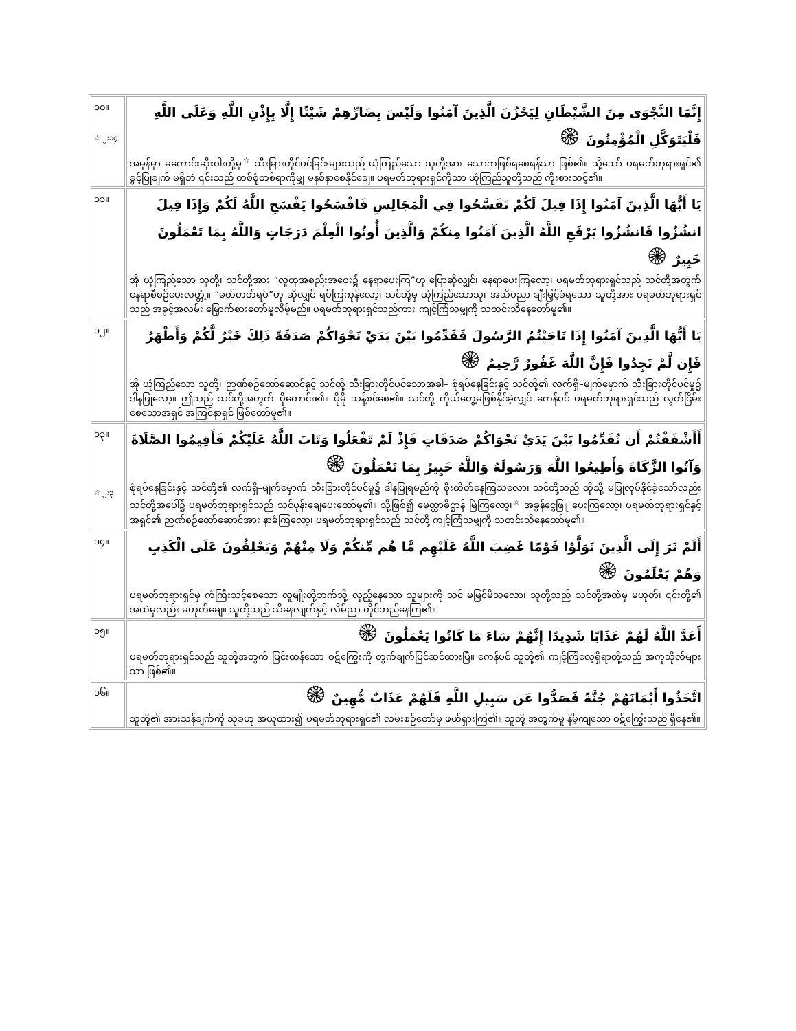| ၁၀။ ☆ ၂း၁၄ | إِنَّمَا النَّجْوَى مِنَ الشَّيْطَانِ لِيَحْزُنَ الَّذِينَ آمَنُوا وَلَيْسَ بِضَارِّهِمْ شَيْئًا إِلَّا بِإِذْنِ اللَّهِ وَعَلَى اللَّهِ فَلْيَتَوَكَّلِ الْمُؤْمِنُونَ ۞ အမှန်မှာ မကောင်းဆိုးဝါးတို့မှ<sup>☆</sup> သီးခြားတိုင်ပင်ခြင်းများသည် ယုံကြည်သော သူတို့အား သောကဖြစ်ရစေရန်သာ ဖြစ်၏။ သို့သော် ပရမတ်ဘုရားရှင်၏ ခွင့်ပြုချက် မရှိဘဲ ၎င်းသည် တစ်စုံတစ်ရာကိုမျှ မနစ်နာစေနိုင်ချေ။ ပရမတ်ဘုရားရှင်ကိုသာ ယုံကြည်သူတို့သည် ကိုးစားသင့်၏။ |
| ၁၁။ | يَا أَيُّهَا الَّذِينَ آمَنُوا إِذَا قِيلَ لَكُمْ تَفَسَّحُوا فِي الْمَجَالِسِ فَافْسَحُوا يَفْسَحِ اللَّهُ لَكُمْ وَإِذَا قِيلَ انشُزُوا فَانشُزُوا يَرْفَعِ اللَّهُ الَّذِينَ آمَنُوا مِنكُمْ وَالَّذِينَ أُوتُوا الْعِلْمَ دَرَجَاتٍ وَاللَّهُ بِمَا تَعْمَلُونَ خَبِيرٌ ۞ အို ယုံကြည်သော သူတို့၊ သင်တို့အား “လူထုအစည်းအဝေး၌ နေရာပေးကြ”ဟု ပြောဆိုလျှင်၊ နေရာပေးကြလော့၊ ပရမတ်ဘုရားရှင်သည် သင်တို့အတွက် နေရာစီစဉ်ပေးလတ္တံ့။ “မတ်တတ်ရပ်”ဟု ဆိုလျှင် ရပ်ကြကုန်လော့၊ သင်တို့မှ ယုံကြည်သောသူ၊ အသိပညာ ချီးမြှင့်ခံရသော သူတို့အား ပရမတ်ဘုရားရှင်သည် အခွင့်အလမ်း မြှောက်စားတော်မူလိမ့်မည်။ ပရမတ်ဘုရားရှင်သည်ကား ကျင့်ကြံသမျှကို သတင်းသိနေတော်မူ၏။ |
| ၁၂။ | يَا أَيُّهَا الَّذِينَ آمَنُوا إِذَا نَاجَيْتُمُ الرَّسُولَ فَقَدِّمُوا بَيْنَ يَدَيْ نَجْوَاكُمْ صَدَقَةً ذَلِكَ خَيْرٌ لَّكُمْ وَأَطْهَرُ فَإِن لَّمْ تَجِدُوا فَإِنَّ اللَّهَ غَفُورٌ رَّحِيمٌ ۞ အို ယုံကြည်သော သူတို့၊ ဉာဏ်စဉ်တော်ဆောင်နှင့် သင်တို့ သီးခြားတိုင်ပင်သောအခါ– စုံရပ်နေခြင်းနှင့် သင်တို့၏ လက်ရှိ–မျက်မှောက် သီးခြားတိုင်ပင်မှု၌ ဒါနပြုလော့။ ဤသည် သင်တို့အတွက် ပိုကောင်း၏။ ပိုမို သန့်စင်စေ၏။ သင်တို့ ကိုယ်တွေ့မဖြစ်နိုင်ခဲ့လျှင် ကေန်ပင် ပရမတ်ဘုရားရှင်သည် လွတ်ငြိမ်းစေသောအရှင် အကြင်နာရှင် ဖြစ်တော်မူ၏။ |
| ၁၃။ ☆ ၂း၃ | أَأَشْفَقْتُمْ أَن تُقَدِّمُوا بَيْنَ يَدَيْ نَجْوَاكُمْ صَدَقَاتٍ فَإِذْ لَمْ تَفْعَلُوا وَتَابَ اللَّهُ عَلَيْكُمْ فَأَقِيمُوا الصَّلَاةَ وَآتُوا الزَّكَاةَ وَأَطِيعُوا اللَّهَ وَرَسُولَهُ وَاللَّهُ خَبِيرٌ بِمَا تَعْمَلُونَ ۞ စုံရပ်နေခြင်းနှင့် သင်တို့၏ လက်ရှိ–မျက်မှောက် သီးခြားတိုင်ပင်မှု၌ ဒါနပြုရမည်ကို စိုးထိတ်နေကြသလော၊ သင်တို့သည် ထိုသို့ မပြုလုပ်နိုင်ခဲ့သော်လည်း သင်တို့အပေါ်၌ ပရမတ်ဘုရားရှင်သည် သင်ပုန်းချေပေးတော်မူ၏။ သို့ဖြစ်၍ မေတ္တာဓိဋ္ဌာန် မြဲကြလော့၊<sup>☆</sup> အခွန်ငွေဖြူ ပေးကြလော့၊ ပရမတ်ဘုရားရှင်နှင့် အရှင်၏ ဉာဏ်စဉ်တော်ဆောင်အား နာခံကြလော့၊ ပရမတ်ဘုရားရှင်သည် သင်တို့ ကျင့်ကြံသမျှကို သတင်းသိနေတော်မူ၏။ |
| ၁၄။ | أَلَمْ تَرَ إِلَى الَّذِينَ تَوَلَّوْا قَوْمًا غَضِبَ اللَّهُ عَلَيْهِم مَّا هُم مِّنكُمْ وَلَا مِنْهُمْ وَيَحْلِفُونَ عَلَى الْكَذِبِ وَهُمْ يَعْلَمُونَ ۞ ပရမတ်ဘုရားရှင်မှ ကံကြီးသင့်စေသော လူမျိုးတို့ဘက်သို့ လှည့်နေသော သူများကို သင် မမြင်မိသလော၊ သူတို့သည် သင်တို့အထဲမှ မဟုတ်၊ ၎င်းတို့၏ အထဲမှလည်း မဟုတ်ချေ။ သူတို့သည် သိနေလျက်နှင့် လိမ်ညာ တိုင်တည်နေကြ၏။ |
| ၁၅။ | أَعَدَّ اللَّهُ لَهُمْ عَذَابًا شَدِيدًا إِنَّهُمْ سَاءَ مَا كَانُوا يَعْمَلُونَ ۞ ပရမတ်ဘုရားရှင်သည် သူတို့အတွက် ပြင်းထန်သော ဝဋ်ကြွေးကို တွက်ချက်ပြင်ဆင်ထားပြီ။ ကေန်ပင် သူတို့၏ ကျင့်ကြံလေ့ရှိရာတို့သည် အကုသိုလ်များသာ ဖြစ်၏။ |
| ၁၆။ | اتَّخَذُوا أَيْمَانَهُمْ جُنَّةً فَصَدُّوا عَن سَبِيلِ اللَّهِ فَلَهُمْ عَذَابٌ مُّهِينٌ ۞ သူတို့၏ အားသန်ချက်ကို သုခဟု အယူထား၍ ပရမတ်ဘုရားရှင်၏ လမ်းစဉ်တော်မှ ဖယ်ရှားကြ၏။ သူတို့ အတွက်မူ နိမ့်ကျသော ဝဋ်ကြွေးသည် ရှိနေ၏။ |